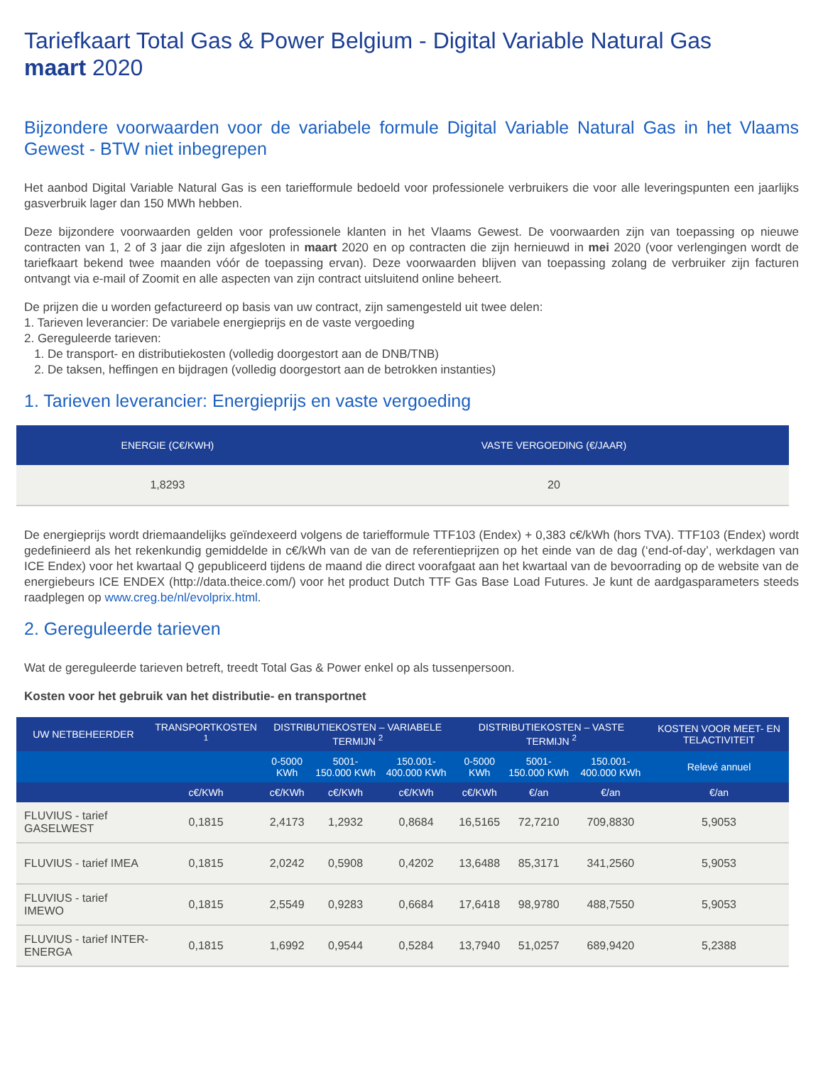Tariefkaart Total Gas & Power Belgium - Digital Variable Natural Gas
maart 2020
Bijzondere voorwaarden voor de variabele formule Digital Variable Natural Gas in het Vlaams Gewest - BTW niet inbegrepen
Het aanbod Digital Variable Natural Gas is een tariefformule bedoeld voor professionele verbruikers die voor alle leveringspunten een jaarlijks gasverbruik lager dan 150 MWh hebben.
Deze bijzondere voorwaarden gelden voor professionele klanten in het Vlaams Gewest. De voorwaarden zijn van toepassing op nieuwe contracten van 1, 2 of 3 jaar die zijn afgesloten in maart 2020 en op contracten die zijn hernieuwd in mei 2020 (voor verlengingen wordt de tariefkaart bekend twee maanden vóór de toepassing ervan). Deze voorwaarden blijven van toepassing zolang de verbruiker zijn facturen ontvangt via e-mail of Zoomit en alle aspecten van zijn contract uitsluitend online beheert.
De prijzen die u worden gefactureerd op basis van uw contract, zijn samengesteld uit twee delen:
1. Tarieven leverancier: De variabele energieprijs en de vaste vergoeding
2. Gereguleerde tarieven:
1. De transport- en distributiekosten (volledig doorgestort aan de DNB/TNB)
2. De taksen, heffingen en bijdragen (volledig doorgestort aan de betrokken instanties)
1. Tarieven leverancier: Energieprijs en vaste vergoeding
| ENERGIE (C€/KWH) | VASTE VERGOEDING (€/JAAR) |
| --- | --- |
| 1,8293 | 20 |
De energieprijs wordt driemaandelijks geïndexeerd volgens de tariefformule TTF103 (Endex) + 0,383 c€/kWh (hors TVA). TTF103 (Endex) wordt gedefinieerd als het rekenkundig gemiddelde in c€/kWh van de van de referentieprijzen op het einde van de dag (‘end-of-day’, werkdagen van ICE Endex) voor het kwartaal Q gepubliceerd tijdens de maand die direct voorafgaat aan het kwartaal van de bevoorrading op de website van de energiebeurs ICE ENDEX (http://data.theice.com/) voor het product Dutch TTF Gas Base Load Futures. Je kunt de aardgasparameters steeds raadplegen op www.creg.be/nl/evolprix.html.
2. Gereguleerde tarieven
Wat de gereguleerde tarieven betreft, treedt Total Gas & Power enkel op als tussenpersoon.
Kosten voor het gebruik van het distributie- en transportnet
| UW NETBEHEERDER | TRANSPORTKOSTEN <sup>1</sup> | DISTRIBUTIEKOSTEN – VARIABELE TERMIJN <sup>2</sup> | | | DISTRIBUTIEKOSTEN – VASTE TERMIJN <sup>2</sup> | | | KOSTEN VOOR MEET- EN TELACTIVITEIT |
| --- | --- | --- | --- | --- | --- | --- | --- | --- |
| | | 0-5000 KWh | 5001-150.000 KWh | 150.001-400.000 KWh | 0-5000 KWh | 5001-150.000 KWh | 150.001-400.000 KWh | Relevé annuel |
| | c€/KWh | c€/KWh | c€/KWh | c€/KWh | c€/KWh | €/an | €/an | €/an |
| FLUVIUS - tarief GASELWEST | 0,1815 | 2,4173 | 1,2932 | 0,8684 | 16,5165 | 72,7210 | 709,8830 | 5,9053 |
| FLUVIUS - tarief IMEA | 0,1815 | 2,0242 | 0,5908 | 0,4202 | 13,6488 | 85,3171 | 341,2560 | 5,9053 |
| FLUVIUS - tarief IMEWO | 0,1815 | 2,5549 | 0,9283 | 0,6684 | 17,6418 | 98,9780 | 488,7550 | 5,9053 |
| FLUVIUS - tarief INTER-ENERGA | 0,1815 | 1,6992 | 0,9544 | 0,5284 | 13,7940 | 51,0257 | 689,9420 | 5,2388 |